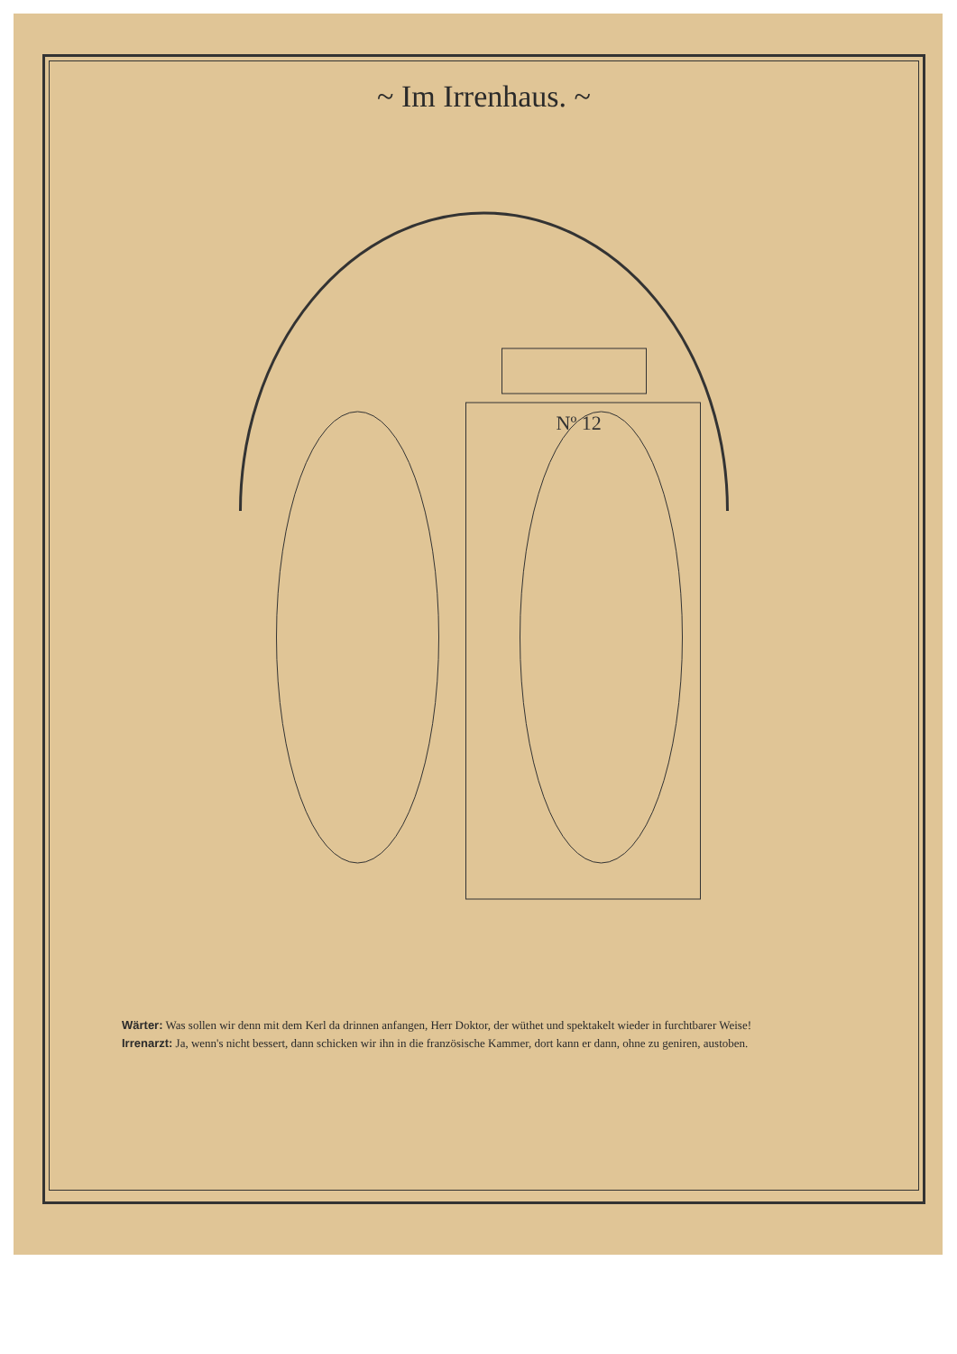~ Im Irrenhaus. ~
Nº 12
Wärter: Was sollen wir denn mit dem Kerl da drinnen anfangen, Herr Doktor, der wüthet und spektakelt wieder in furchtbarer Weise!
Irrenarzt: Ja, wenn's nicht bessert, dann schicken wir ihn in die französische Kammer, dort kann er dann, ohne zu geniren, austoben.